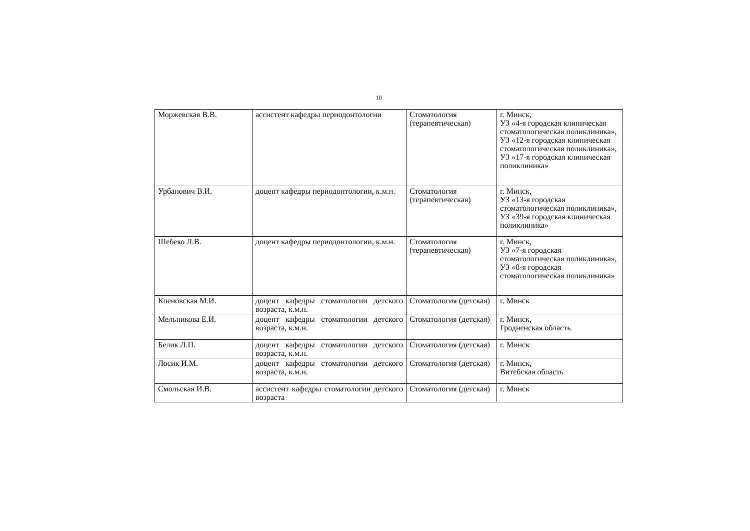10
| Моржевская В.В. | ассистент кафедры периодонтологии | Стоматология (терапевтическая) | г. Минск, УЗ «4-я городская клиническая стоматологическая поликлиника», УЗ «12-я городская клиническая стоматологическая поликлиника», УЗ «17-я городская клиническая поликлиника» |
| Урбанович В.И. | доцент кафедры периодонтологии, к.м.н. | Стоматология (терапевтическая) | г. Минск, УЗ «13-я городская стоматологическая поликлиника», УЗ «39-я городская клиническая поликлиника» |
| Шебеко Л.В. | доцент кафедры периодонтологии, к.м.н. | Стоматология (терапевтическая) | г. Минск, УЗ «7-я городская стоматологическая поликлиника», УЗ «8-я городская стоматологическая поликлиника» |
| Кленовская М.И. | доцент кафедры стоматологии детского возраста, к.м.н. | Стоматология (детская) | г. Минск |
| Мельникова Е.И. | доцент кафедры стоматологии детского возраста, к.м.н. | Стоматология (детская) | г. Минск, Гродненская область |
| Белик Л.П. | доцент кафедры стоматологии детского возраста, к.м.н. | Стоматология (детская) | г. Минск |
| Лосик И.М. | доцент кафедры стоматологии детского возраста, к.м.н. | Стоматология (детская) | г. Минск, Витебская область |
| Смольская И.В. | ассистент кафедры стоматологии детского возраста | Стоматология (детская) | г. Минск |